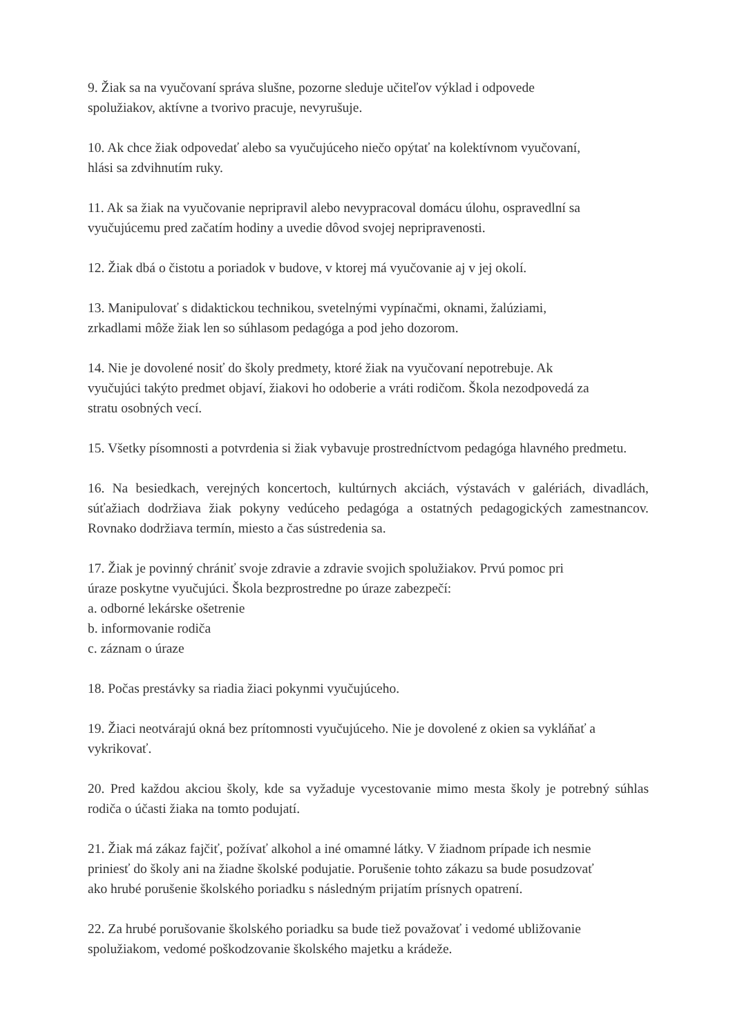9. Žiak sa na vyučovaní správa slušne, pozorne sleduje učiteľov výklad i odpovede
spolužiakov, aktívne a tvorivo pracuje, nevyrušuje.
10. Ak chce žiak odpovedať alebo sa vyučujúceho niečo opýtať na kolektívnom vyučovaní,
hlási sa zdvihnutím ruky.
11. Ak sa žiak na vyučovanie nepripravil alebo nevypracoval domácu úlohu, ospravedlní sa
vyučujúcemu pred začatím hodiny a uvedie dôvod svojej nepripravenosti.
12. Žiak dbá o čistotu a poriadok v budove, v ktorej má vyučovanie aj v jej okolí.
13. Manipulovať s didaktickou technikou, svetelnými vypínačmi, oknami, žalúziami,
zrkadlami môže žiak len so súhlasom pedagóga a pod jeho dozorom.
14. Nie je dovolené nosiť do školy predmety, ktoré žiak na vyučovaní nepotrebuje. Ak
vyučujúci takýto predmet objaví, žiakovi ho odoberie a vráti rodičom. Škola nezodpovedá za
stratu osobných vecí.
15. Všetky písomnosti a potvrdenia si žiak vybavuje prostredníctvom pedagóga hlavného predmetu.
16. Na besiedkach, verejných koncertoch, kultúrnych akciách, výstavách v galériách, divadlách, súťažiach dodržiava žiak pokyny vedúceho pedagóga a ostatných pedagogických zamestnancov. Rovnako dodržiava termín, miesto a čas sústredenia sa.
17. Žiak je povinný chrániť svoje zdravie a zdravie svojich spolužiakov. Prvú pomoc pri
úraze poskytne vyučujúci. Škola bezprostredne po úraze zabezpečí:
a. odborné lekárske ošetrenie
b. informovanie rodiča
c. záznam o úraze
18. Počas prestávky sa riadia žiaci pokynmi vyučujúceho.
19. Žiaci neotvárajú okná bez prítomnosti vyučujúceho. Nie je dovolené z okien sa vykláňať a
vykrikovať.
20. Pred každou akciou školy, kde sa vyžaduje vycestovanie mimo mesta školy je potrebný súhlas rodiča o účasti žiaka na tomto podujatí.
21. Žiak má zákaz fajčiť, požívať alkohol a iné omamné látky. V žiadnom prípade ich nesmie
priniesť do školy ani na žiadne školské podujatie. Porušenie tohto zákazu sa bude posudzovať
ako hrubé porušenie školského poriadku s následným prijatím prísnych opatrení.
22. Za hrubé porušovanie školského poriadku sa bude tiež považovať i vedomé ubližovanie
spolužiakom, vedomé poškodzovanie školského majetku a krádeže.